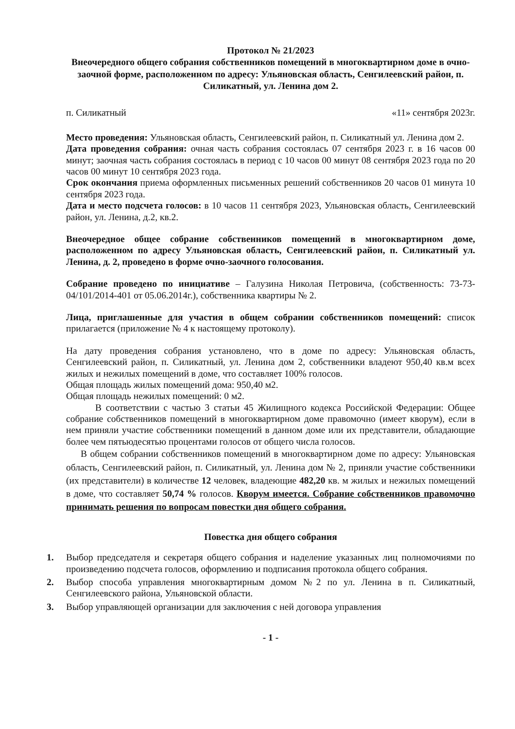Протокол № 21/2023
Внеочередного общего собрания собственников помещений в многоквартирном доме в очно-заочной форме, расположенном по адресу: Ульяновская область, Сенгилеевский район, п. Силикатный, ул. Ленина дом 2.
п. Силикатный «11» сентября 2023г.
Место проведения: Ульяновская область, Сенгилеевский район, п. Силикатный ул. Ленина дом 2.
Дата проведения собрания: очная часть собрания состоялась 07 сентября 2023 г. в 16 часов 00 минут; заочная часть собрания состоялась в период с 10 часов 00 минут 08 сентября 2023 года по 20 часов 00 минут 10 сентября 2023 года.
Срок окончания приема оформленных письменных решений собственников 20 часов 01 минута 10 сентября 2023 года.
Дата и место подсчета голосов: в 10 часов 11 сентября 2023, Ульяновская область, Сенгилеевский район, ул. Ленина, д.2, кв.2.
Внеочередное общее собрание собственников помещений в многоквартирном доме, расположенном по адресу Ульяновская область, Сенгилеевский район, п. Силикатный ул. Ленина, д. 2, проведено в форме очно-заочного голосования.
Собрание проведено по инициативе – Галузина Николая Петровича, (собственность: 73-73-04/101/2014-401 от 05.06.2014г.), собственника квартиры № 2.
Лица, приглашенные для участия в общем собрании собственников помещений: список прилагается (приложение № 4 к настоящему протоколу).
На дату проведения собрания установлено, что в доме по адресу: Ульяновская область, Сенгилеевский район, п. Силикатный, ул. Ленина дом 2, собственники владеют 950,40 кв.м всех жилых и нежилых помещений в доме, что составляет 100% голосов.
Общая площадь жилых помещений дома: 950,40 м2.
Общая площадь нежилых помещений: 0 м2.
В соответствии с частью 3 статьи 45 Жилищного кодекса Российской Федерации: Общее собрание собственников помещений в многоквартирном доме правомочно (имеет кворум), если в нем приняли участие собственники помещений в данном доме или их представители, обладающие более чем пятьюдесятью процентами голосов от общего числа голосов.
В общем собрании собственников помещений в многоквартирном доме по адресу: Ульяновская область, Сенгилеевский район, п. Силикатный, ул. Ленина дом № 2, приняли участие собственники (их представители) в количестве 12 человек, владеющие 482,20 кв. м жилых и нежилых помещений в доме, что составляет 50,74 % голосов. Кворум имеется. Собрание собственников правомочно принимать решения по вопросам повестки дня общего собрания.
Повестка дня общего собрания
1. Выбор председателя и секретаря общего собрания и наделение указанных лиц полномочиями по произведению подсчета голосов, оформлению и подписания протокола общего собрания.
2. Выбор способа управления многоквартирным домом №2 по ул. Ленина в п. Силикатный, Сенгилеевского района, Ульяновской области.
3. Выбор управляющей организации для заключения с ней договора управления
- 1 -